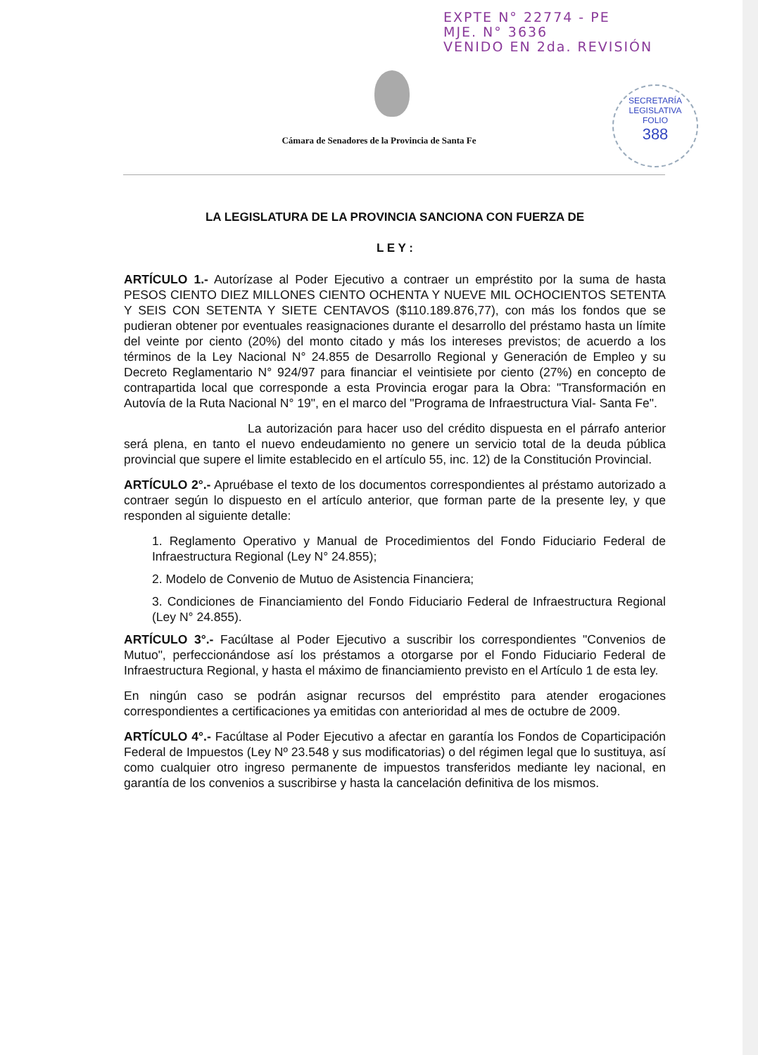EXPTE N° 22774 - PE
MJE. N° 3636
VENIDO EN 2da. REVISIÓN
SECRETARÍA LEGISLATIVA
FOLIO
388
Cámara de Senadores de la Provincia de Santa Fe
LA LEGISLATURA DE LA PROVINCIA SANCIONA CON FUERZA DE
L E Y :
ARTÍCULO 1.- Autorízase al Poder Ejecutivo a contraer un empréstito por la suma de hasta PESOS CIENTO DIEZ MILLONES CIENTO OCHENTA Y NUEVE MIL OCHOCIENTOS SETENTA Y SEIS CON SETENTA Y SIETE CENTAVOS ($110.189.876,77), con más los fondos que se pudieran obtener por eventuales reasignaciones durante el desarrollo del préstamo hasta un límite del veinte por ciento (20%) del monto citado y más los intereses previstos; de acuerdo a los términos de la Ley Nacional N° 24.855 de Desarrollo Regional y Generación de Empleo y su Decreto Reglamentario N° 924/97 para financiar el veintisiete por ciento (27%) en concepto de contrapartida local que corresponde a esta Provincia erogar para la Obra: "Transformación en Autovía de la Ruta Nacional N° 19", en el marco del "Programa de Infraestructura Vial- Santa Fe".
La autorización para hacer uso del crédito dispuesta en el párrafo anterior será plena, en tanto el nuevo endeudamiento no genere un servicio total de la deuda pública provincial que supere el limite establecido en el artículo 55, inc. 12) de la Constitución Provincial.
ARTÍCULO 2°.- Apruébase el texto de los documentos correspondientes al préstamo autorizado a contraer según lo dispuesto en el artículo anterior, que forman parte de la presente ley, y que responden al siguiente detalle:
1. Reglamento Operativo y Manual de Procedimientos del Fondo Fiduciario Federal de Infraestructura Regional (Ley N° 24.855);
2. Modelo de Convenio de Mutuo de Asistencia Financiera;
3. Condiciones de Financiamiento del Fondo Fiduciario Federal de Infraestructura Regional (Ley N° 24.855).
ARTÍCULO 3°.- Facúltase al Poder Ejecutivo a suscribir los correspondientes "Convenios de Mutuo", perfeccionándose así los préstamos a otorgarse por el Fondo Fiduciario Federal de Infraestructura Regional, y hasta el máximo de financiamiento previsto en el Artículo 1 de esta ley.
En ningún caso se podrán asignar recursos del empréstito para atender erogaciones correspondientes a certificaciones ya emitidas con anterioridad al mes de octubre de 2009.
ARTÍCULO 4°.- Facúltase al Poder Ejecutivo a afectar en garantía los Fondos de Coparticipación Federal de Impuestos (Ley Nº 23.548 y sus modificatorias) o del régimen legal que lo sustituya, así como cualquier otro ingreso permanente de impuestos transferidos mediante ley nacional, en garantía de los convenios a suscribirse y hasta la cancelación definitiva de los mismos.